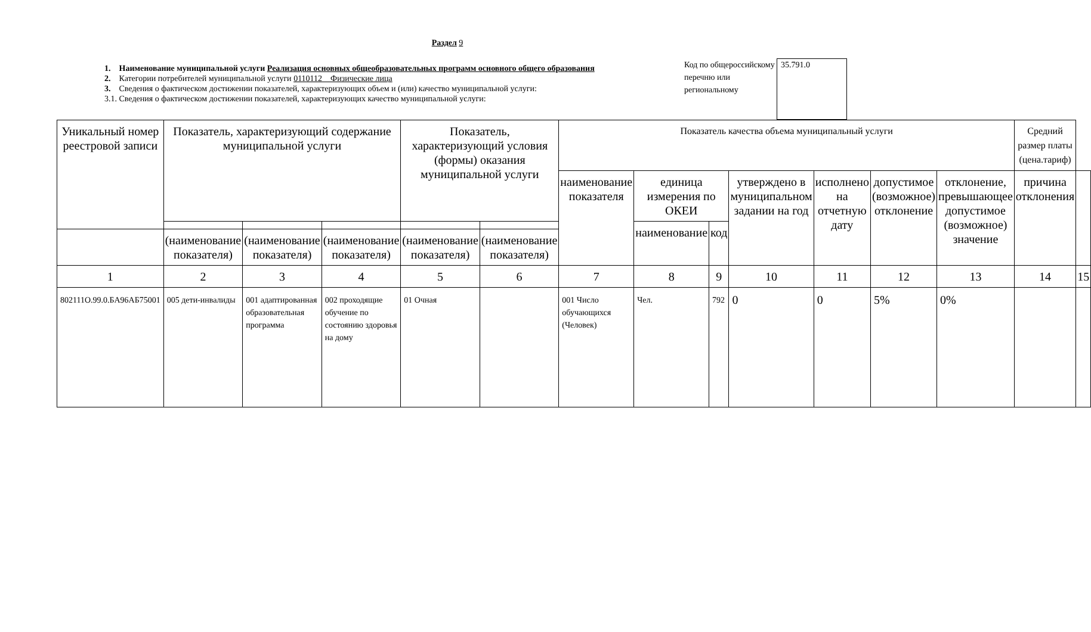Раздел 9
1. Наименование муниципальной услуги Реализация основных общеобразовательных программ основного общего образования
2. Категории потребителей муниципальной услуги 0110112 Физические лица
3. Сведения о фактическом достижении показателей, характеризующих объем и (или) качество муниципальной услуги:
3.1. Сведения о фактическом достижении показателей, характеризующих качество муниципальной услуги:
Код по общероссийскому перечню или региональному
35.791.0
| Уникальный номер реестровой записи | Показатель, характеризующий содержание муниципальной услуги | | | Показатель, характеризующий условия (формы) оказания муниципальной услуги | | Показатель качества объема муниципальный услуги | | | | | | | Средний размер платы (цена.тариф) | |
| --- | --- | --- | --- | --- | --- | --- | --- | --- | --- | --- | --- | --- | --- | --- |
| | | | | | | наименование показателя | единица измерения по ОКЕИ | | утверждено в муниципальном задании на год | исполнено на отчетную дату | допустимое (возможное) отклонение | отклонение, превышающее допустимое (возможное) значение | причина отклонения | |
| | | | | | | | наименование | код | | | | | | |
| | (наименование показателя) | (наименование показателя) | (наименование показателя) | (наименование показателя) | (наименование показателя) | | | | | | | | | |
| 1 | 2 | 3 | 4 | 5 | 6 | 7 | 8 | 9 | 10 | 11 | 12 | 13 | 14 | 15 |
| 802111О.99.0.БА96АБ75001 | 005 дети-инвалиды | 001 адаптированная образовательная программа | 002 проходящие обучение по состоянию здоровья на дому | 01 Очная | | 001 Число обучающихся (Человек) | Чел. | 792 | 0 | 0 | 5% | 0% | | |